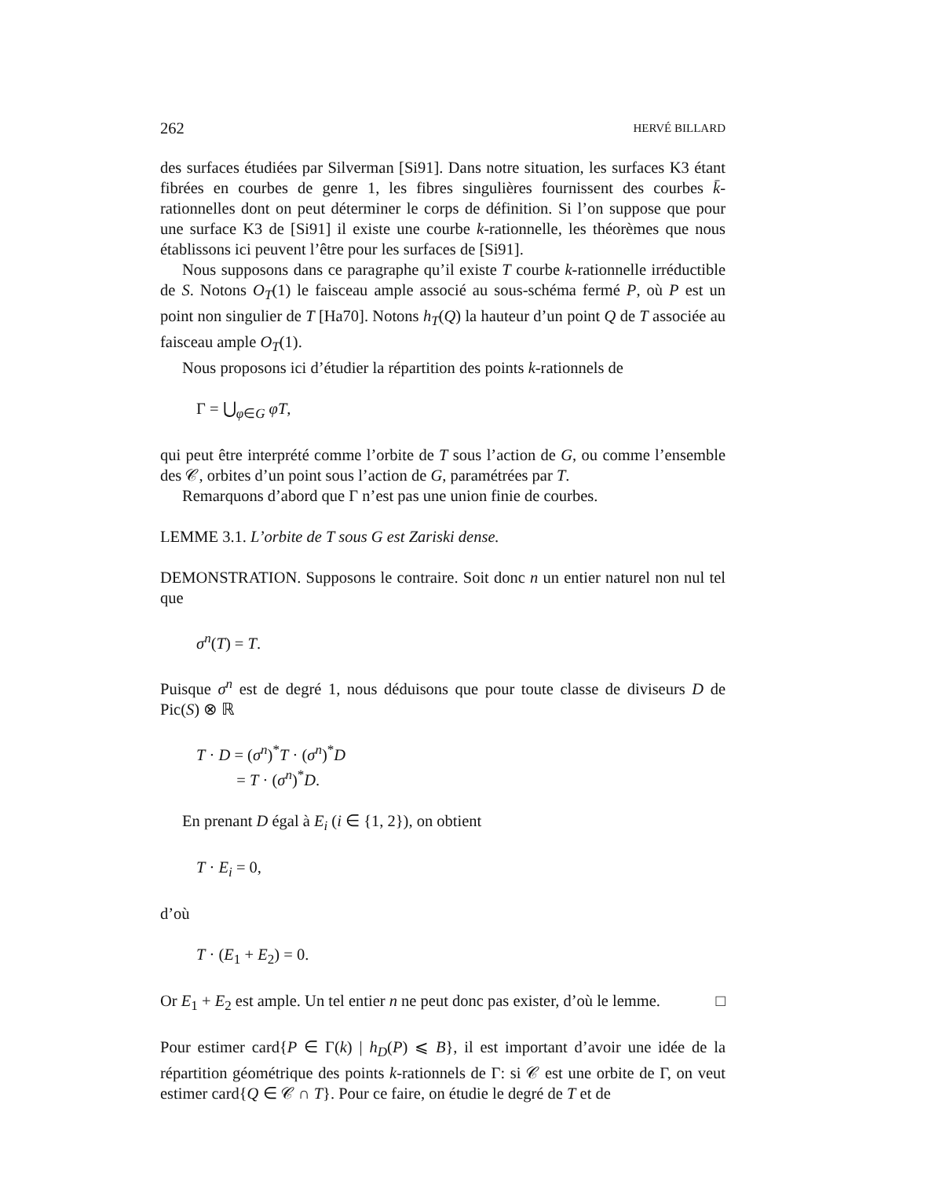262 HERVÉ BILLARD
des surfaces étudiées par Silverman [Si91]. Dans notre situation, les surfaces K3 étant fibrées en courbes de genre 1, les fibres singulières fournissent des courbes k̄-rationnelles dont on peut déterminer le corps de définition. Si l’on suppose que pour une surface K3 de [Si91] il existe une courbe k-rationnelle, les théorèmes que nous établissons ici peuvent l’être pour les surfaces de [Si91].
Nous supposons dans ce paragraphe qu’il existe T courbe k-rationnelle irréductible de S. Notons O<sub>T</sub>(1) le faisceau ample associé au sous-schéma fermé P, où P est un point non singulier de T [Ha70]. Notons h<sub>T</sub>(Q) la hauteur d’un point Q de T associée au faisceau ample O<sub>T</sub>(1).
Nous proposons ici d’étudier la répartition des points k-rationnels de
Γ = ⋃<sub>φ∈G</sub> φT,
qui peut être interprété comme l’orbite de T sous l’action de G, ou comme l’ensemble des 𝒞, orbites d’un point sous l’action de G, paramétrées par T.
Remarquons d’abord que Γ n’est pas une union finie de courbes.
LEMME 3.1. L’orbite de T sous G est Zariski dense.
DEMONSTRATION. Supposons le contraire. Soit donc n un entier naturel non nul tel que
σ<sup>n</sup>(T) = T.
Puisque σ<sup>n</sup> est de degré 1, nous déduisons que pour toute classe de diviseurs D de Pic(S) ⊗ ℝ
T · D = (σ<sup>n</sup>)<sup>*</sup>T · (σ<sup>n</sup>)<sup>*</sup>D
= T · (σ<sup>n</sup>)<sup>*</sup>D.
En prenant D égal à E<sub>i</sub> (i ∈ {1, 2}), on obtient
T · E<sub>i</sub> = 0,
d’où
T · (E<sub>1</sub> + E<sub>2</sub>) = 0.
Or E<sub>1</sub> + E<sub>2</sub> est ample. Un tel entier n ne peut donc pas exister, d’où le lemme. □
Pour estimer card{P ∈ Γ(k) | h<sub>D</sub>(P) ⩽ B}, il est important d’avoir une idée de la répartition géométrique des points k-rationnels de Γ: si 𝒞 est une orbite de Γ, on veut estimer card{Q ∈ 𝒞 ∩ T}. Pour ce faire, on étudie le degré de T et de